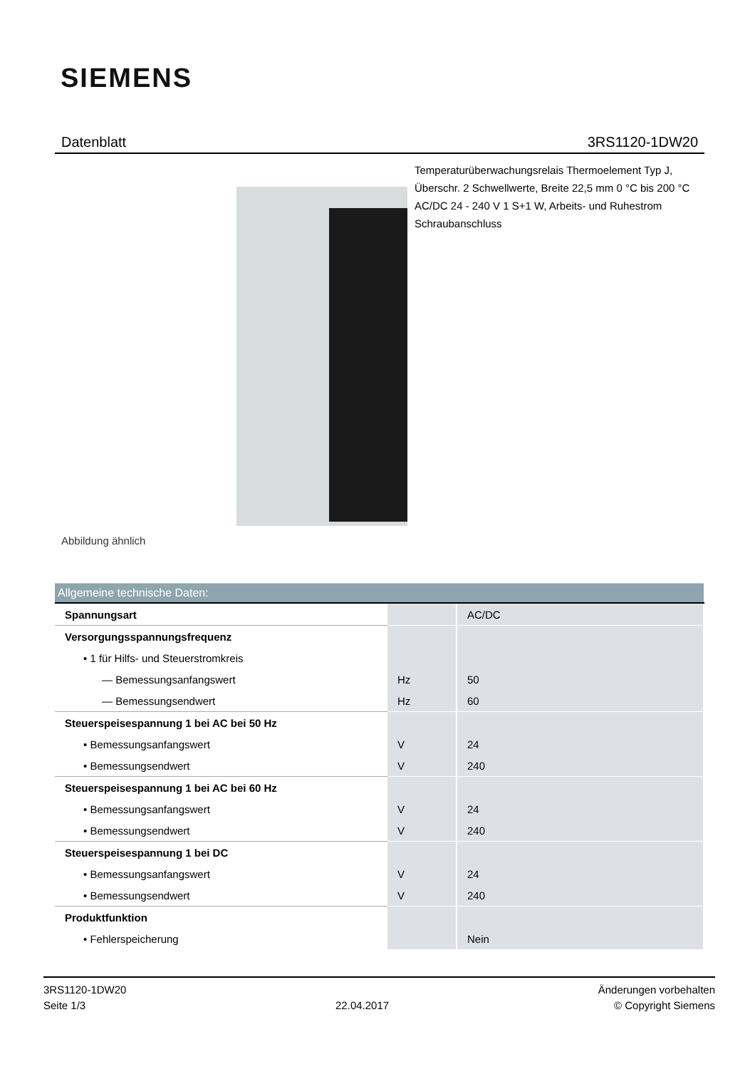SIEMENS
Datenblatt 3RS1120-1DW20
Temperaturüberwachungsrelais Thermoelement Typ J, Überschr. 2 Schwellwerte, Breite 22,5 mm 0 °C bis 200 °C AC/DC 24 - 240 V 1 S+1 W, Arbeits- und Ruhestrom Schraubanschluss
Abbildung ähnlich
| Allgemeine technische Daten: | | |
| --- | --- | --- |
| Spannungsart | | AC/DC |
| Versorgungsspannungsfrequenz | | |
| • 1 für Hilfs- und Steuerstromkreis | | |
| — Bemessungsanfangswert | Hz | 50 |
| — Bemessungsendwert | Hz | 60 |
| Steuerspeisespannung 1 bei AC bei 50 Hz | | |
| • Bemessungsanfangswert | V | 24 |
| • Bemessungsendwert | V | 240 |
| Steuerspeisespannung 1 bei AC bei 60 Hz | | |
| • Bemessungsanfangswert | V | 24 |
| • Bemessungsendwert | V | 240 |
| Steuerspeisespannung 1 bei DC | | |
| • Bemessungsanfangswert | V | 24 |
| • Bemessungsendwert | V | 240 |
| Produktfunktion | | |
| • Fehlerspeicherung | | Nein |
3RS1120-1DW20
Seite 1/3
22.04.2017
Änderungen vorbehalten
© Copyright Siemens